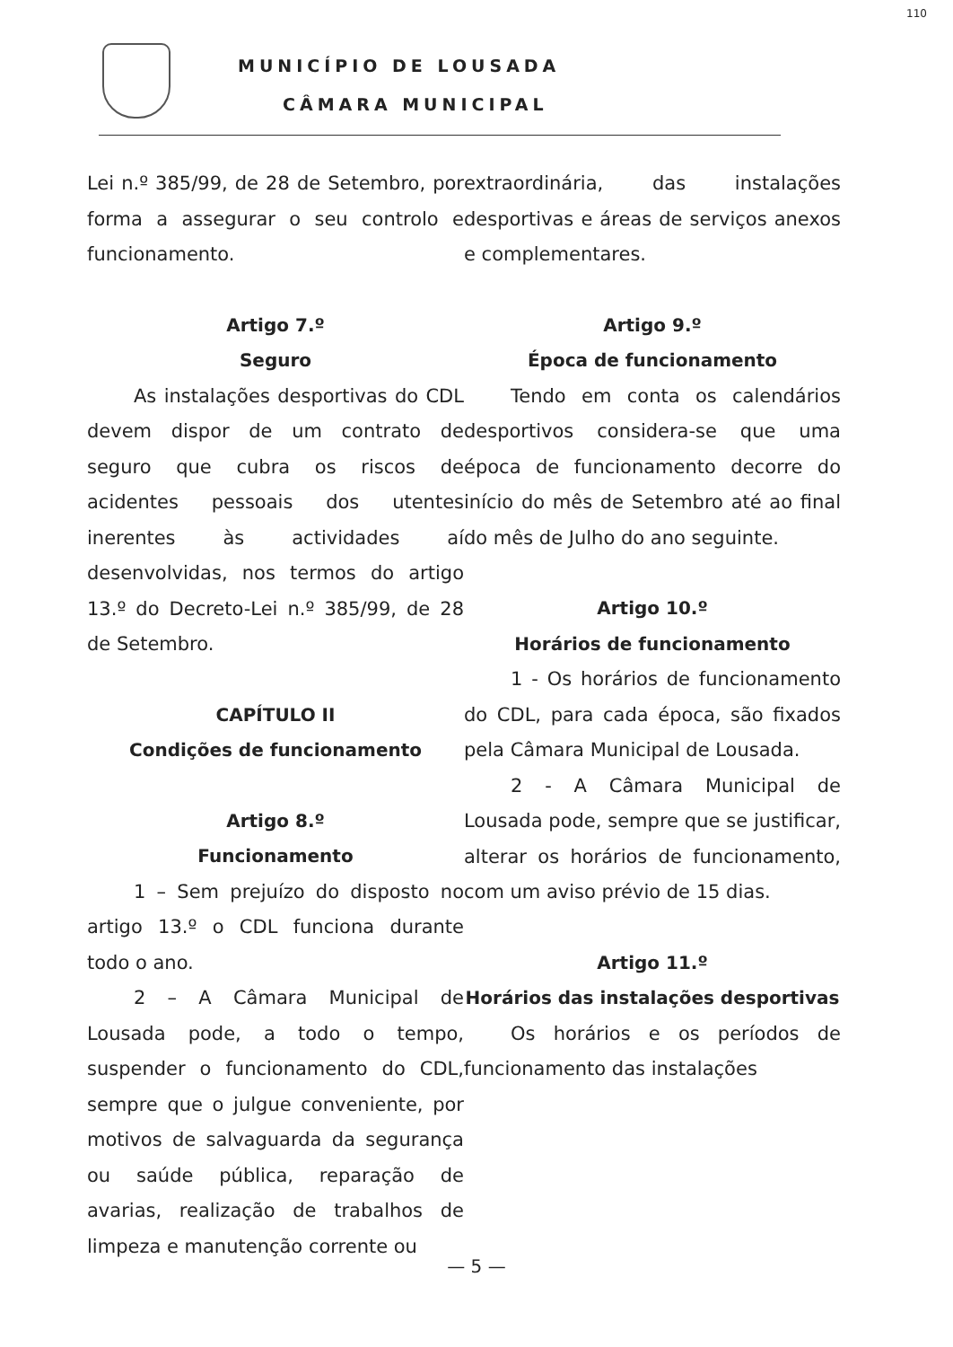MUNICÍPIO DE LOUSADA
CÂMARA MUNICIPAL
110
Lei n.º 385/99, de 28 de Setembro, por forma a assegurar o seu controlo e funcionamento.
Artigo 7.º
Seguro
As instalações desportivas do CDL devem dispor de um contrato de seguro que cubra os riscos de acidentes pessoais dos utentes inerentes às actividades aí desenvolvidas, nos termos do artigo 13.º do Decreto-Lei n.º 385/99, de 28 de Setembro.
CAPÍTULO II
Condições de funcionamento
Artigo 8.º
Funcionamento
1 – Sem prejuízo do disposto no artigo 13.º o CDL funciona durante todo o ano.
2 – A Câmara Municipal de Lousada pode, a todo o tempo, suspender o funcionamento do CDL, sempre que o julgue conveniente, por motivos de salvaguarda da segurança ou saúde pública, reparação de avarias, realização de trabalhos de limpeza e manutenção corrente ou
extraordinária, das instalações desportivas e áreas de serviços anexos e complementares.
Artigo 9.º
Época de funcionamento
Tendo em conta os calendários desportivos considera-se que uma época de funcionamento decorre do início do mês de Setembro até ao final do mês de Julho do ano seguinte.
Artigo 10.º
Horários de funcionamento
1 - Os horários de funcionamento do CDL, para cada época, são fixados pela Câmara Municipal de Lousada.
2 - A Câmara Municipal de Lousada pode, sempre que se justificar, alterar os horários de funcionamento, com um aviso prévio de 15 dias.
Artigo 11.º
Horários das instalações desportivas
Os horários e os períodos de funcionamento das instalações
— 5 —